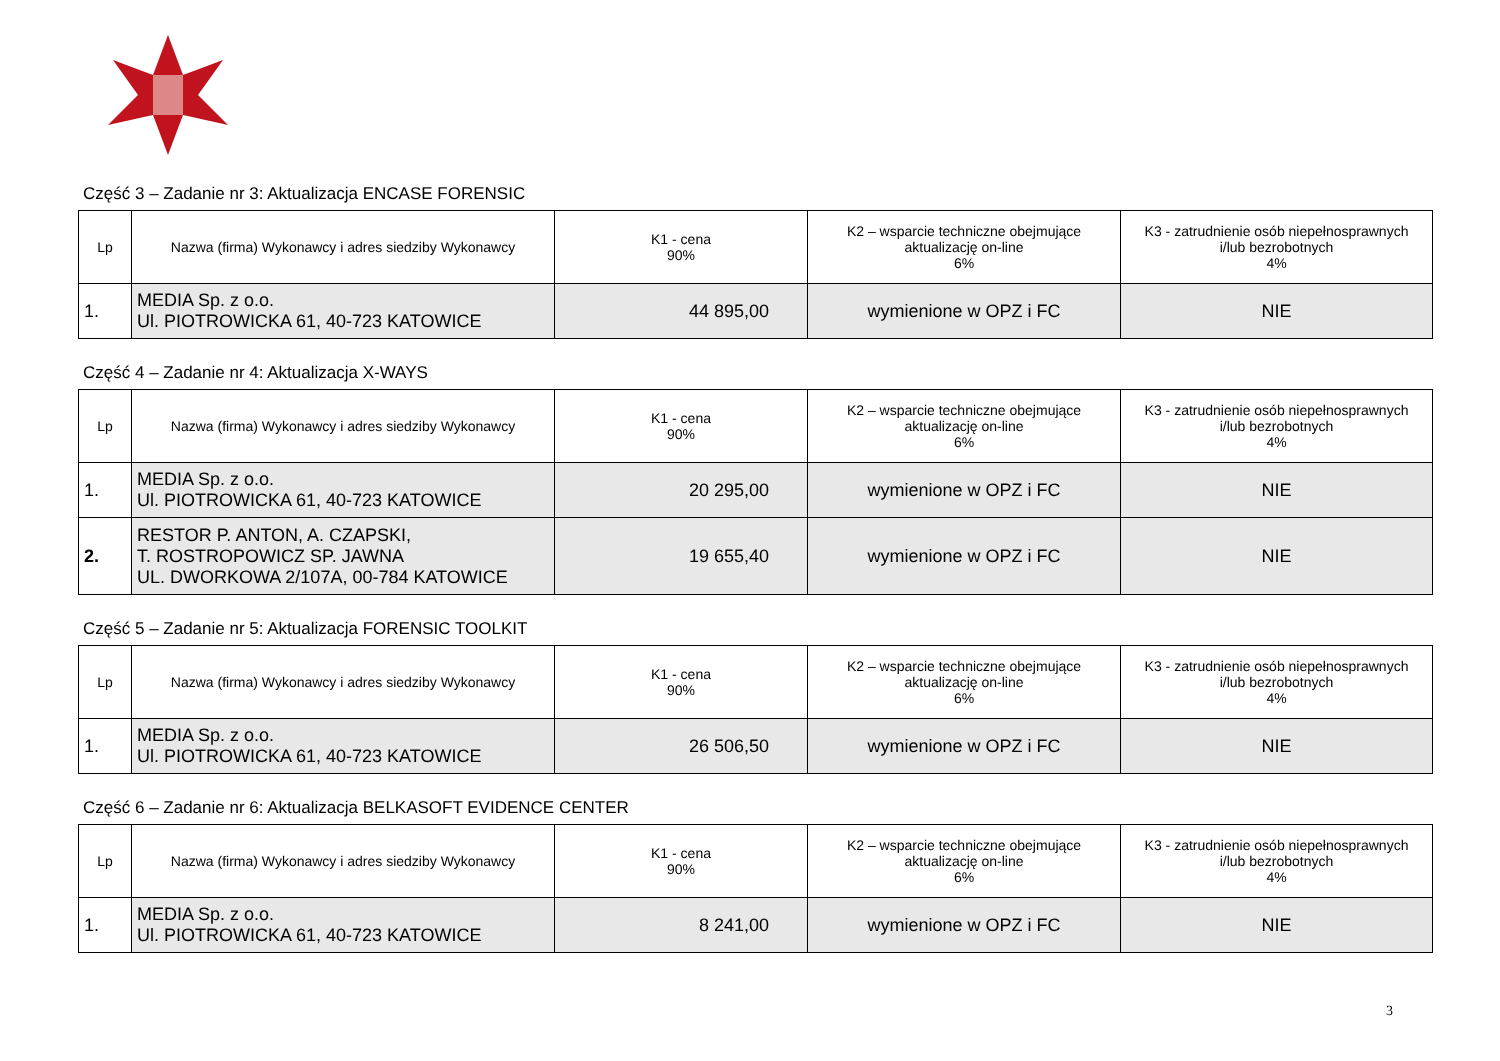Część 3 – Zadanie nr 3: Aktualizacja ENCASE FORENSIC
| Lp | Nazwa (firma) Wykonawcy i adres siedziby Wykonawcy | K1 - cena 90% | K2 – wsparcie techniczne obejmujące aktualizację on-line 6% | K3 - zatrudnienie osób niepełnosprawnych i/lub bezrobotnych 4% |
| --- | --- | --- | --- | --- |
| 1. | MEDIA Sp. z o.o. Ul. PIOTROWICKA 61, 40-723 KATOWICE | 44 895,00 | wymienione w OPZ i FC | NIE |
Część 4 – Zadanie nr 4: Aktualizacja X-WAYS
| Lp | Nazwa (firma) Wykonawcy i adres siedziby Wykonawcy | K1 - cena 90% | K2 – wsparcie techniczne obejmujące aktualizację on-line 6% | K3 - zatrudnienie osób niepełnosprawnych i/lub bezrobotnych 4% |
| --- | --- | --- | --- | --- |
| 1. | MEDIA Sp. z o.o. Ul. PIOTROWICKA 61, 40-723 KATOWICE | 20 295,00 | wymienione w OPZ i FC | NIE |
| 2. | RESTOR P. ANTON, A. CZAPSKI, T. ROSTROPOWICZ SP. JAWNA UL. DWORKOWA 2/107A, 00-784 KATOWICE | 19 655,40 | wymienione w OPZ i FC | NIE |
Część 5 – Zadanie nr 5: Aktualizacja FORENSIC TOOLKIT
| Lp | Nazwa (firma) Wykonawcy i adres siedziby Wykonawcy | K1 - cena 90% | K2 – wsparcie techniczne obejmujące aktualizację on-line 6% | K3 - zatrudnienie osób niepełnosprawnych i/lub bezrobotnych 4% |
| --- | --- | --- | --- | --- |
| 1. | MEDIA Sp. z o.o. Ul. PIOTROWICKA 61, 40-723 KATOWICE | 26 506,50 | wymienione w OPZ i FC | NIE |
Część 6 – Zadanie nr 6: Aktualizacja BELKASOFT EVIDENCE CENTER
| Lp | Nazwa (firma) Wykonawcy i adres siedziby Wykonawcy | K1 - cena 90% | K2 – wsparcie techniczne obejmujące aktualizację on-line 6% | K3 - zatrudnienie osób niepełnosprawnych i/lub bezrobotnych 4% |
| --- | --- | --- | --- | --- |
| 1. | MEDIA Sp. z o.o. Ul. PIOTROWICKA 61, 40-723 KATOWICE | 8 241,00 | wymienione w OPZ i FC | NIE |
3